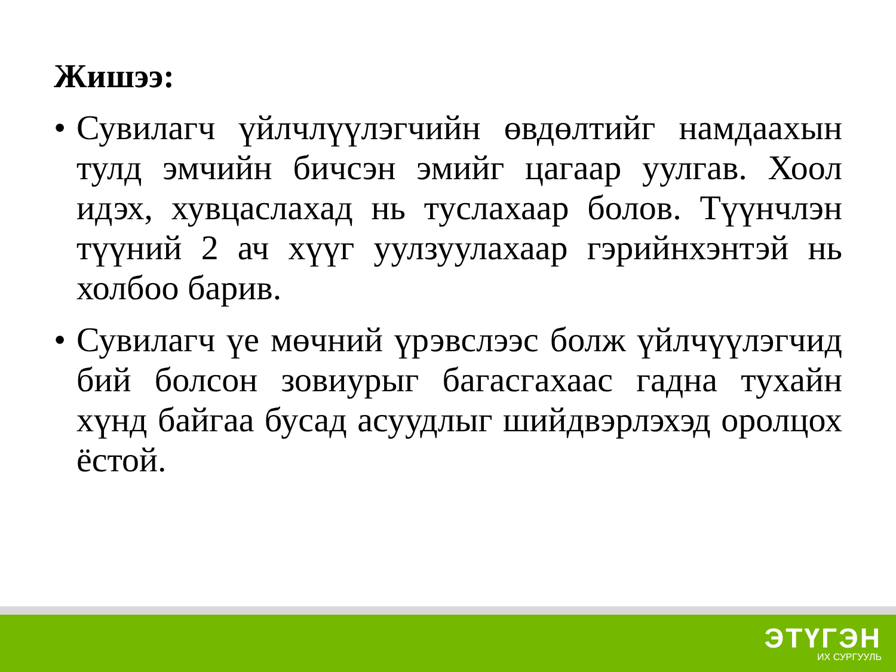Жишээ:
• Сувилагч үйлчлүүлэгчийн өвдөлтийг намдаахын тулд эмчийн бичсэн эмийг цагаар уулгав. Хоол идэх, хувцаслахад нь туслахаар болов. Түүнчлэн түүний 2 ач хүүг уулзуулахаар гэрийнхэнтэй нь холбоо барив.
• Сувилагч үе мөчний үрэвслээс болж үйлчүүлэгчид бий болсон зовиурыг багасгахаас гадна тухайн хүнд байгаа бусад асуудлыг шийдвэрлэхэд оролцох ёстой.
ЭТҮГЭН
ИХ СУРГУУЛЬ